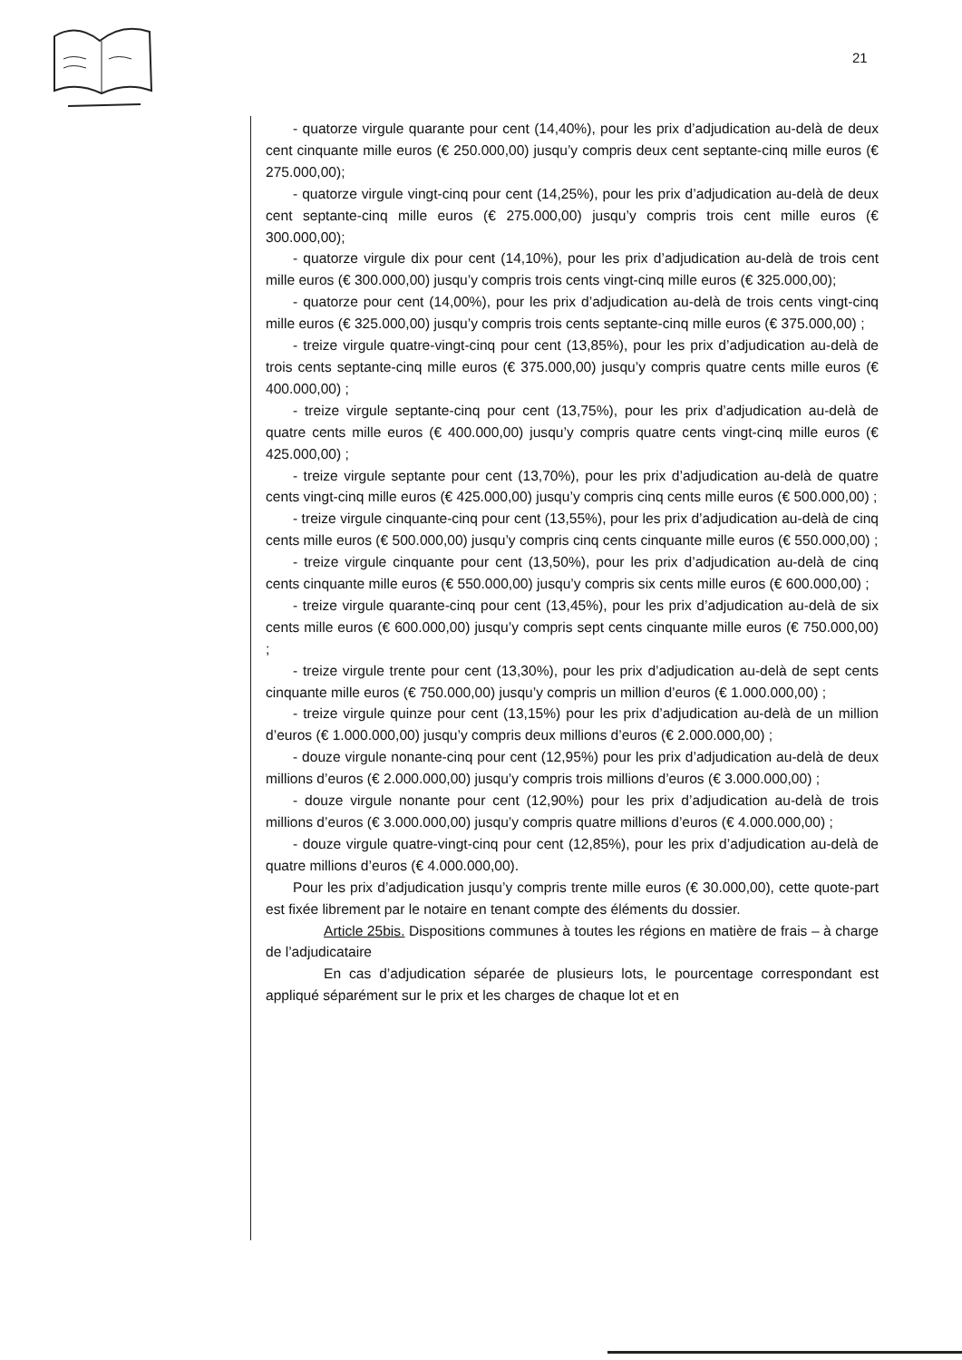21
- quatorze virgule quarante pour cent (14,40%), pour les prix d’adjudication au-delà de deux cent cinquante mille euros (€ 250.000,00) jusqu’y compris deux cent septante-cinq mille euros (€ 275.000,00);
- quatorze virgule vingt-cinq pour cent (14,25%), pour les prix d’adjudication au-delà de deux cent septante-cinq mille euros (€ 275.000,00) jusqu’y compris trois cent mille euros (€ 300.000,00);
- quatorze virgule dix pour cent (14,10%), pour les prix d’adjudication au-delà de trois cent mille euros (€ 300.000,00) jusqu’y compris trois cents vingt-cinq mille euros (€ 325.000,00);
- quatorze pour cent (14,00%), pour les prix d’adjudication au-delà de trois cents vingt-cinq mille euros (€ 325.000,00) jusqu’y compris trois cents septante-cinq mille euros (€ 375.000,00) ;
- treize virgule quatre-vingt-cinq pour cent (13,85%), pour les prix d’adjudication au-delà de trois cents septante-cinq mille euros (€ 375.000,00) jusqu’y compris quatre cents mille euros (€ 400.000,00) ;
- treize virgule septante-cinq pour cent (13,75%), pour les prix d’adjudication au-delà de quatre cents mille euros (€ 400.000,00) jusqu’y compris quatre cents vingt-cinq mille euros (€ 425.000,00) ;
- treize virgule septante pour cent (13,70%), pour les prix d’adjudication au-delà de quatre cents vingt-cinq mille euros (€ 425.000,00) jusqu’y compris cinq cents mille euros (€ 500.000,00) ;
- treize virgule cinquante-cinq pour cent (13,55%), pour les prix d’adjudication au-delà de cinq cents mille euros (€ 500.000,00) jusqu’y compris cinq cents cinquante mille euros (€ 550.000,00) ;
- treize virgule cinquante pour cent (13,50%), pour les prix d’adjudication au-delà de cinq cents cinquante mille euros (€ 550.000,00) jusqu’y compris six cents mille euros (€ 600.000,00) ;
- treize virgule quarante-cinq pour cent (13,45%), pour les prix d’adjudication au-delà de six cents mille euros (€ 600.000,00) jusqu’y compris sept cents cinquante mille euros (€ 750.000,00) ;
- treize virgule trente pour cent (13,30%), pour les prix d’adjudication au-delà de sept cents cinquante mille euros (€ 750.000,00) jusqu’y compris un million d’euros (€ 1.000.000,00) ;
- treize virgule quinze pour cent (13,15%) pour les prix d’adjudication au-delà de un million d’euros (€ 1.000.000,00) jusqu’y compris deux millions d’euros (€ 2.000.000,00) ;
- douze virgule nonante-cinq pour cent (12,95%) pour les prix d’adjudication au-delà de deux millions d’euros (€ 2.000.000,00) jusqu’y compris trois millions d’euros (€ 3.000.000,00) ;
- douze virgule nonante pour cent (12,90%) pour les prix d’adjudication au-delà de trois millions d’euros (€ 3.000.000,00) jusqu’y compris quatre millions d’euros (€ 4.000.000,00) ;
- douze virgule quatre-vingt-cinq pour cent (12,85%), pour les prix d’adjudication au-delà de quatre millions d’euros (€ 4.000.000,00).
Pour les prix d’adjudication jusqu’y compris trente mille euros (€ 30.000,00), cette quote-part est fixée librement par le notaire en tenant compte des éléments du dossier.
Article 25bis. Dispositions communes à toutes les régions en matière de frais – à charge de l’adjudicataire
En cas d’adjudication séparée de plusieurs lots, le pourcentage correspondant est appliqué séparément sur le prix et les charges de chaque lot et en